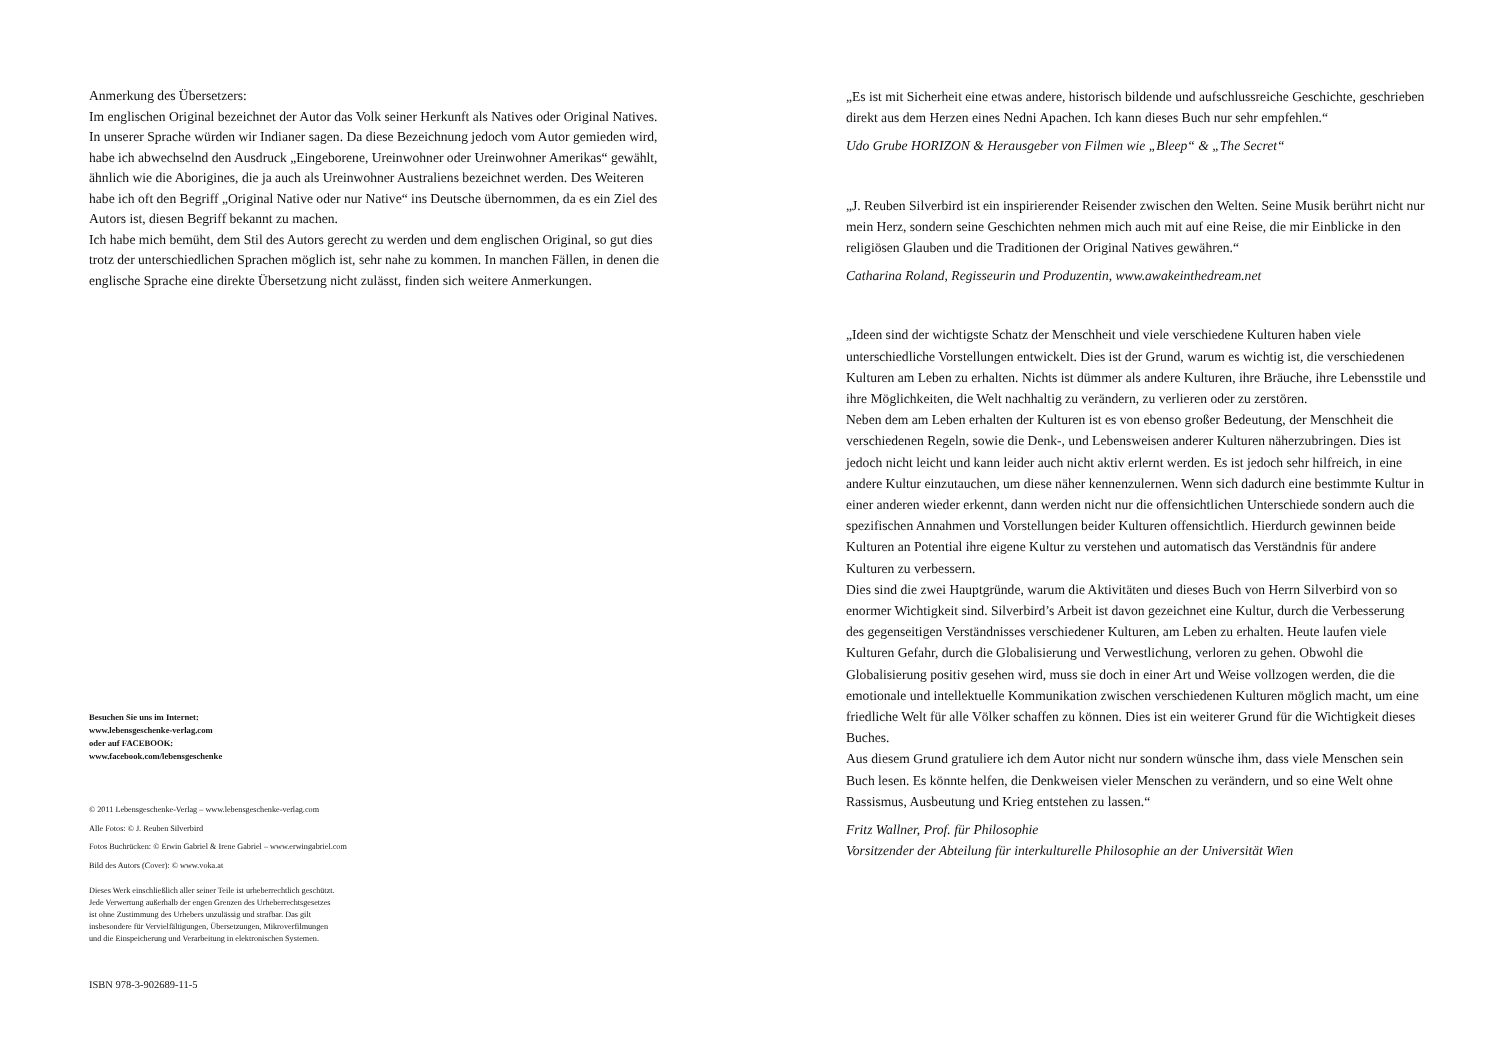Anmerkung des Übersetzers:
Im englischen Original bezeichnet der Autor das Volk seiner Herkunft als Natives oder Original Natives. In unserer Sprache würden wir Indianer sagen. Da diese Bezeichnung jedoch vom Autor gemieden wird, habe ich abwechselnd den Ausdruck „Eingeborene, Ureinwohner oder Ureinwohner Amerikas“ gewählt, ähnlich wie die Aborigines, die ja auch als Ureinwohner Australiens bezeichnet werden. Des Weiteren habe ich oft den Begriff „Original Native oder nur Native“ ins Deutsche übernommen, da es ein Ziel des Autors ist, diesen Begriff bekannt zu machen.
Ich habe mich bemüht, dem Stil des Autors gerecht zu werden und dem englischen Original, so gut dies trotz der unterschiedlichen Sprachen möglich ist, sehr nahe zu kommen. In manchen Fällen, in denen die englische Sprache eine direkte Übersetzung nicht zulässt, finden sich weitere Anmerkungen.
Besuchen Sie uns im Internet:
www.lebensgeschenke-verlag.com
oder auf FACEBOOK:
www.facebook.com/lebensgeschenke
© 2011 Lebensgeschenke-Verlag – www.lebensgeschenke-verlag.com
Alle Fotos: © J. Reuben Silverbird
Fotos Buchrücken: © Erwin Gabriel & Irene Gabriel – www.erwingabriel.com
Bild des Autors (Cover): © www.voka.at
Dieses Werk einschließlich aller seiner Teile ist urheberrechtlich geschützt.
Jede Verwertung außerhalb der engen Grenzen des Urheberrechtsgesetzes
ist ohne Zustimmung des Urhebers unzulässig und strafbar. Das gilt
insbesondere für Vervielfältigungen, Übersetzungen, Mikroverfilmungen
und die Einspeicherung und Verarbeitung in elektronischen Systemen.
ISBN 978-3-902689-11-5
„Es ist mit Sicherheit eine etwas andere, historisch bildende und aufschlussreiche Geschichte, geschrieben direkt aus dem Herzen eines Nedni Apachen. Ich kann dieses Buch nur sehr empfehlen.“
Udo Grube HORIZON & Herausgeber von Filmen wie „Bleep“ & „The Secret“
„J. Reuben Silverbird ist ein inspirierender Reisender zwischen den Welten. Seine Musik berührt nicht nur mein Herz, sondern seine Geschichten nehmen mich auch mit auf eine Reise, die mir Einblicke in den religiösen Glauben und die Traditionen der Original Natives gewähren.“
Catharina Roland, Regisseurin und Produzentin, www.awakeinthedream.net
„Ideen sind der wichtigste Schatz der Menschheit und viele verschiedene Kulturen haben viele unterschiedliche Vorstellungen entwickelt. Dies ist der Grund, warum es wichtig ist, die verschiedenen Kulturen am Leben zu erhalten. Nichts ist dümmer als andere Kulturen, ihre Bräuche, ihre Lebensstile und ihre Möglichkeiten, die Welt nachhaltig zu verändern, zu verlieren oder zu zerstören.
Neben dem am Leben erhalten der Kulturen ist es von ebenso großer Bedeutung, der Menschheit die verschiedenen Regeln, sowie die Denk-, und Lebensweisen anderer Kulturen näherzubringen. Dies ist jedoch nicht leicht und kann leider auch nicht aktiv erlernt werden. Es ist jedoch sehr hilfreich, in eine andere Kultur einzutauchen, um diese näher kennenzulernen. Wenn sich dadurch eine bestimmte Kultur in einer anderen wieder erkennt, dann werden nicht nur die offensichtlichen Unterschiede sondern auch die spezifischen Annahmen und Vorstellungen beider Kulturen offensichtlich. Hierdurch gewinnen beide Kulturen an Potential ihre eigene Kultur zu verstehen und automatisch das Verständnis für andere Kulturen zu verbessern.
Dies sind die zwei Hauptgründe, warum die Aktivitäten und dieses Buch von Herrn Silverbird von so enormer Wichtigkeit sind. Silverbird’s Arbeit ist davon gezeichnet eine Kultur, durch die Verbesserung des gegenseitigen Verständnisses verschiedener Kulturen, am Leben zu erhalten. Heute laufen viele Kulturen Gefahr, durch die Globalisierung und Verwestlichung, verloren zu gehen. Obwohl die Globalisierung positiv gesehen wird, muss sie doch in einer Art und Weise vollzogen werden, die die emotionale und intellektuelle Kommunikation zwischen verschiedenen Kulturen möglich macht, um eine friedliche Welt für alle Völker schaffen zu können. Dies ist ein weiterer Grund für die Wichtigkeit dieses Buches.
Aus diesem Grund gratuliere ich dem Autor nicht nur sondern wünsche ihm, dass viele Menschen sein Buch lesen. Es könnte helfen, die Denkweisen vieler Menschen zu verändern, und so eine Welt ohne Rassismus, Ausbeutung und Krieg entstehen zu lassen.“
Fritz Wallner, Prof. für Philosophie
Vorsitzender der Abteilung für interkulturelle Philosophie an der Universität Wien